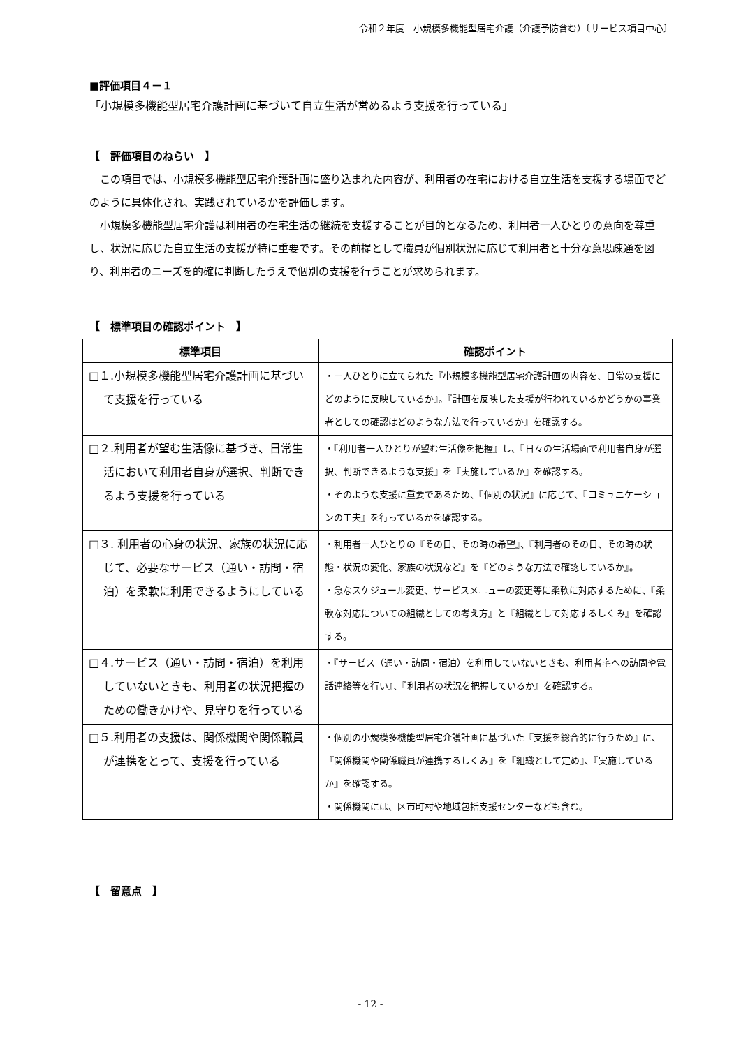令和２年度　小規模多機能型居宅介護（介護予防含む）〔サービス項目中心〕
■評価項目４－１
「小規模多機能型居宅介護計画に基づいて自立生活が営めるよう支援を行っている」
【　評価項目のねらい　】
この項目では、小規模多機能型居宅介護計画に盛り込まれた内容が、利用者の在宅における自立生活を支援する場面でどのように具体化され、実践されているかを評価します。
小規模多機能型居宅介護は利用者の在宅生活の継続を支援することが目的となるため、利用者一人ひとりの意向を尊重し、状況に応じた自立生活の支援が特に重要です。その前提として職員が個別状況に応じて利用者と十分な意思疎通を図り、利用者のニーズを的確に判断したうえで個別の支援を行うことが求められます。
【　標準項目の確認ポイント　】
| 標準項目 | 確認ポイント |
| --- | --- |
| □１.小規模多機能型居宅介護計画に基づいて支援を行っている | ・一人ひとりに立てられた『小規模多機能型居宅介護計画の内容を、日常の支援にどのように反映しているか』。『計画を反映した支援が行われているかどうかの事業者としての確認はどのような方法で行っているか』を確認する。 |
| □２.利用者が望む生活像に基づき、日常生活において利用者自身が選択、判断できるよう支援を行っている | ・『利用者一人ひとりが望む生活像を把握』し、『日々の生活場面で利用者自身が選択、判断できるような支援』を『実施しているか』を確認する。 ・そのような支援に重要であるため、『個別の状況』に応じて、『コミュニケーションの工夫』を行っているかを確認する。 |
| □３. 利用者の心身の状況、家族の状況に応じて、必要なサービス（通い・訪問・宿泊）を柔軟に利用できるようにしている | ・利用者一人ひとりの『その日、その時の希望』、『利用者のその日、その時の状態・状況の変化、家族の状況など』を『どのような方法で確認しているか』。 ・急なスケジュール変更、サービスメニューの変更等に柔軟に対応するために、『柔軟な対応についての組織としての考え方』と『組織として対応するしくみ』を確認する。 |
| □４.サービス（通い・訪問・宿泊）を利用していないときも、利用者の状況把握のための働きかけや、見守りを行っている | ・『サービス（通い・訪問・宿泊）を利用していないときも、利用者宅への訪問や電話連絡等を行い』、『利用者の状況を把握しているか』を確認する。 |
| □５.利用者の支援は、関係機関や関係職員が連携をとって、支援を行っている | ・個別の小規模多機能型居宅介護計画に基づいた『支援を総合的に行うため』に、『関係機関や関係職員が連携するしくみ』を『組織として定め』、『実施しているか』を確認する。 ・関係機関には、区市町村や地域包括支援センターなども含む。 |
【　留意点　】
- 12 -